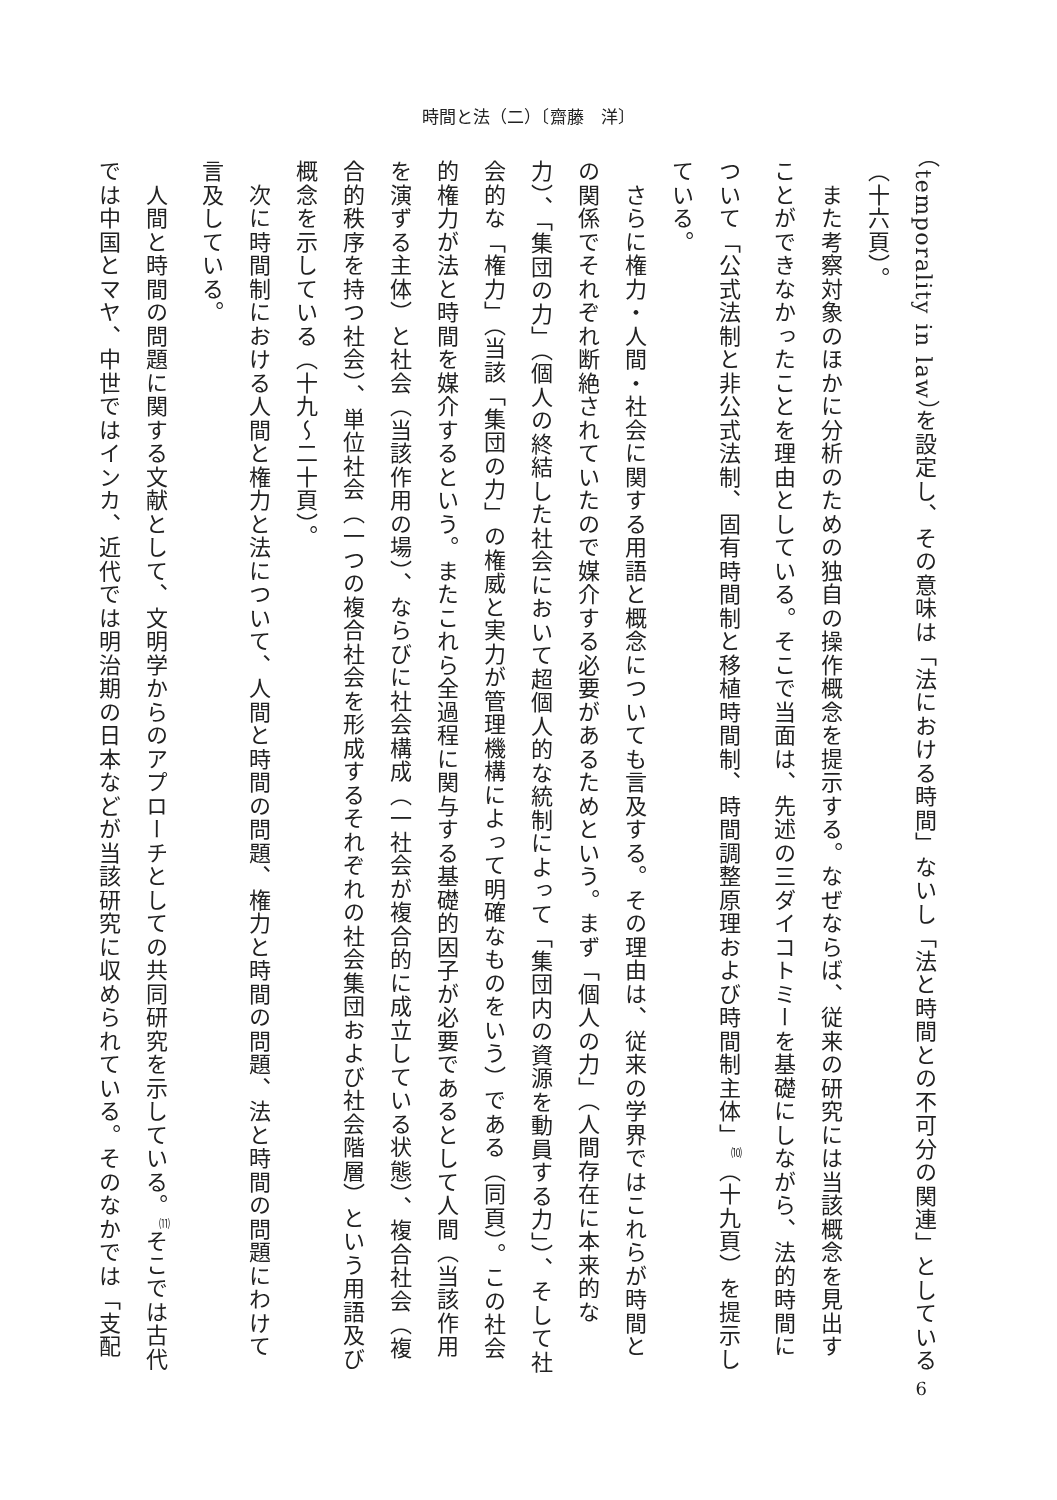時間と法（二）〔齋藤　洋〕
（temporality in law）を設定し、その意味は「法における時間」ないし「法と時間との不可分の関連」としている（十六頁）。
　また考察対象のほかに分析のための独自の操作概念を提示する。なぜならば、従来の研究には当該概念を見出すことができなかったことを理由としている。そこで当面は、先述の三ダイコトミーを基礎にしながら、法的時間について「公式法制と非公式法制、固有時間制と移植時間制、時間調整原理および時間制主体」<sup>⑽</sup>（十九頁）を提示している。
　さらに権力・人間・社会に関する用語と概念についても言及する。その理由は、従来の学界ではこれらが時間との関係でそれぞれ断絶されていたので媒介する必要があるためという。まず「個人の力」（人間存在に本来的な力）、「集団の力」（個人の終結した社会において超個人的な統制によって「集団内の資源を動員する力」）、そして社会的な「権力」（当該「集団の力」の権威と実力が管理機構によって明確なものをいう）である（同頁）。この社会的権力が法と時間を媒介するという。またこれら全過程に関与する基礎的因子が必要であるとして人間（当該作用を演ずる主体）と社会（当該作用の場）、ならびに社会構成（一社会が複合的に成立している状態）、複合社会（複合的秩序を持つ社会）、単位社会（一つの複合社会を形成するそれぞれの社会集団および社会階層）という用語及び概念を示している（十九～二十頁）。
　次に時間制における人間と権力と法について、人間と時間の問題、権力と時間の問題、法と時間の問題にわけて言及している。
　人間と時間の問題に関する文献として、文明学からのアプローチとしての共同研究を示している。<sup>⑾</sup>そこでは古代では中国とマヤ、中世ではインカ、近代では明治期の日本などが当該研究に収められている。そのなかでは「支配
6